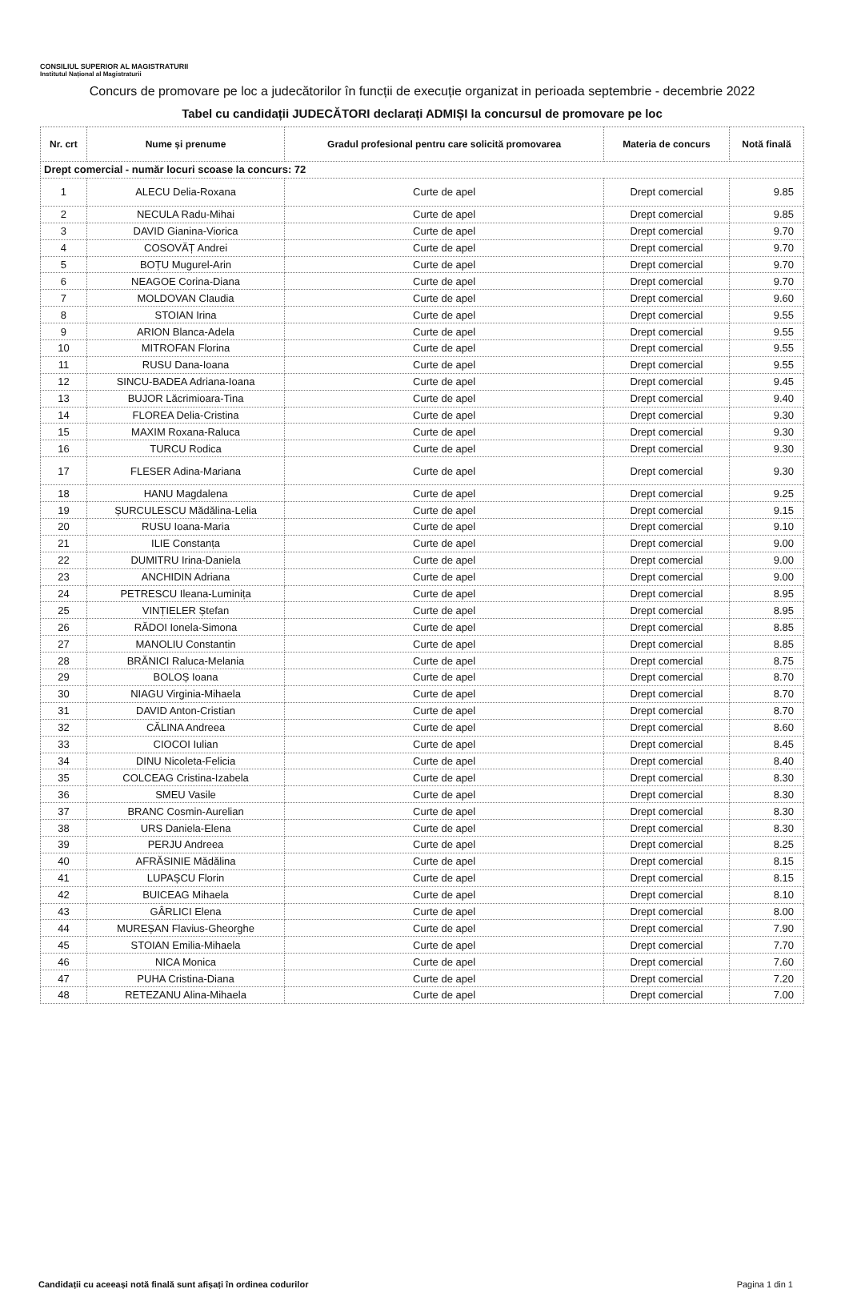CONSILIUL SUPERIOR AL MAGISTRATURII
Institutul Național al Magistraturii
Concurs de promovare pe loc a judecătorilor în funcții de execuție organizat in perioada septembrie - decembrie 2022
Tabel cu candidații JUDECĂTORI declarați ADMIȘI la concursul de promovare pe loc
| Nr. crt | Nume și prenume | Gradul profesional pentru care solicită promovarea | Materia de concurs | Notă finală |
| --- | --- | --- | --- | --- |
| Drept comercial - număr locuri scoase la concurs: 72 | | | | |
| 1 | ALECU Delia-Roxana | Curte de apel | Drept comercial | 9.85 |
| 2 | NECULA Radu-Mihai | Curte de apel | Drept comercial | 9.85 |
| 3 | DAVID Gianina-Viorica | Curte de apel | Drept comercial | 9.70 |
| 4 | COSOVĂȚ Andrei | Curte de apel | Drept comercial | 9.70 |
| 5 | BOȚU Mugurel-Arin | Curte de apel | Drept comercial | 9.70 |
| 6 | NEAGOE Corina-Diana | Curte de apel | Drept comercial | 9.70 |
| 7 | MOLDOVAN Claudia | Curte de apel | Drept comercial | 9.60 |
| 8 | STOIAN Irina | Curte de apel | Drept comercial | 9.55 |
| 9 | ARION Blanca-Adela | Curte de apel | Drept comercial | 9.55 |
| 10 | MITROFAN Florina | Curte de apel | Drept comercial | 9.55 |
| 11 | RUSU Dana-Ioana | Curte de apel | Drept comercial | 9.55 |
| 12 | SINCU-BADEA Adriana-Ioana | Curte de apel | Drept comercial | 9.45 |
| 13 | BUJOR Lăcrimioara-Tina | Curte de apel | Drept comercial | 9.40 |
| 14 | FLOREA Delia-Cristina | Curte de apel | Drept comercial | 9.30 |
| 15 | MAXIM Roxana-Raluca | Curte de apel | Drept comercial | 9.30 |
| 16 | TURCU Rodica | Curte de apel | Drept comercial | 9.30 |
| 17 | FLESER Adina-Mariana | Curte de apel | Drept comercial | 9.30 |
| 18 | HANU Magdalena | Curte de apel | Drept comercial | 9.25 |
| 19 | ȘURCULESCU Mădălina-Lelia | Curte de apel | Drept comercial | 9.15 |
| 20 | RUSU Ioana-Maria | Curte de apel | Drept comercial | 9.10 |
| 21 | ILIE Constanța | Curte de apel | Drept comercial | 9.00 |
| 22 | DUMITRU Irina-Daniela | Curte de apel | Drept comercial | 9.00 |
| 23 | ANCHIDIN Adriana | Curte de apel | Drept comercial | 9.00 |
| 24 | PETRESCU Ileana-Luminița | Curte de apel | Drept comercial | 8.95 |
| 25 | VINȚIELER Ștefan | Curte de apel | Drept comercial | 8.95 |
| 26 | RĂDOI Ionela-Simona | Curte de apel | Drept comercial | 8.85 |
| 27 | MANOLIU Constantin | Curte de apel | Drept comercial | 8.85 |
| 28 | BRĂNICI Raluca-Melania | Curte de apel | Drept comercial | 8.75 |
| 29 | BOLOȘ Ioana | Curte de apel | Drept comercial | 8.70 |
| 30 | NIAGU Virginia-Mihaela | Curte de apel | Drept comercial | 8.70 |
| 31 | DAVID Anton-Cristian | Curte de apel | Drept comercial | 8.70 |
| 32 | CĂLINA Andreea | Curte de apel | Drept comercial | 8.60 |
| 33 | CIOCOI Iulian | Curte de apel | Drept comercial | 8.45 |
| 34 | DINU Nicoleta-Felicia | Curte de apel | Drept comercial | 8.40 |
| 35 | COLCEAG Cristina-Izabela | Curte de apel | Drept comercial | 8.30 |
| 36 | SMEU Vasile | Curte de apel | Drept comercial | 8.30 |
| 37 | BRANC Cosmin-Aurelian | Curte de apel | Drept comercial | 8.30 |
| 38 | URS Daniela-Elena | Curte de apel | Drept comercial | 8.30 |
| 39 | PERJU Andreea | Curte de apel | Drept comercial | 8.25 |
| 40 | AFRĂSINIE Mădălina | Curte de apel | Drept comercial | 8.15 |
| 41 | LUPAȘCU Florin | Curte de apel | Drept comercial | 8.15 |
| 42 | BUICEAG Mihaela | Curte de apel | Drept comercial | 8.10 |
| 43 | GÂRLICI Elena | Curte de apel | Drept comercial | 8.00 |
| 44 | MUREȘAN Flavius-Gheorghe | Curte de apel | Drept comercial | 7.90 |
| 45 | STOIAN Emilia-Mihaela | Curte de apel | Drept comercial | 7.70 |
| 46 | NICA Monica | Curte de apel | Drept comercial | 7.60 |
| 47 | PUHA Cristina-Diana | Curte de apel | Drept comercial | 7.20 |
| 48 | RETEZANU Alina-Mihaela | Curte de apel | Drept comercial | 7.00 |
Candidații cu aceeași notă finală sunt afișați în ordinea codurilor Pagina 1 din 1